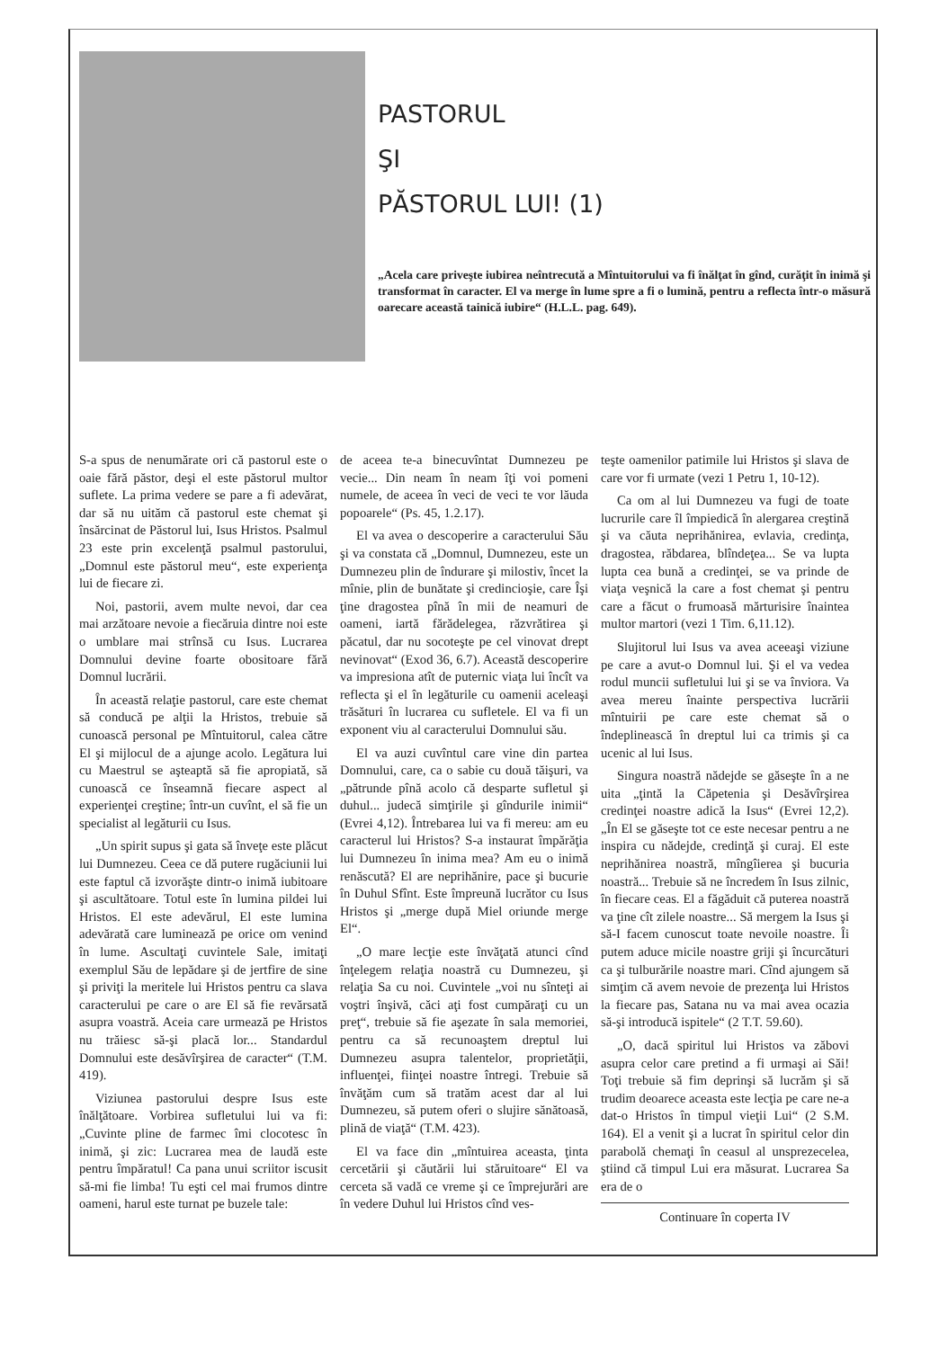PASTORUL
ŞI
PĂSTORUL LUI! (1)
„Acela care priveşte iubirea neîntrecută a Mîntuitorului va fi înălţat în gînd, curăţit în inimă şi transformat în caracter. El va merge în lume spre a fi o lumină, pentru a reflecta într-o măsură oarecare această tainică iubire“ (H.L.L. pag. 649).
S-a spus de nenumărate ori că pastorul este o oaie fără păstor, deşi el este păstorul multor suflete. La prima vedere se pare a fi adevărat, dar să nu uităm că pastorul este chemat şi însărcinat de Păstorul lui, Isus Hristos. Psalmul 23 este prin excelenţă psalmul pastorului, „Domnul este păstorul meu“, este experienţa lui de fiecare zi.
Noi, pastorii, avem multe nevoi, dar cea mai arzătoare nevoie a fiecăruia dintre noi este o umblare mai strînsă cu Isus. Lucrarea Domnului devine foarte obositoare fără Domnul lucrării.
În această relaţie pastorul, care este chemat să conducă pe alţii la Hristos, trebuie să cunoască personal pe Mîntuitorul, calea către El şi mijlocul de a ajunge acolo. Legătura lui cu Maestrul se aşteaptă să fie apropiată, să cunoască ce înseamnă fiecare aspect al experienţei creştine; într-un cuvînt, el să fie un specialist al legăturii cu Isus.
„Un spirit supus şi gata să înveţe este plăcut lui Dumnezeu. Ceea ce dă putere rugăciunii lui este faptul că izvorăşte dintr-o inimă iubitoare şi ascultătoare. Totul este în lumina pildei lui Hristos. El este adevărul, El este lumina adevărată care luminează pe orice om venind în lume. Ascultaţi cuvintele Sale, imitaţi exemplul Său de lepădare şi de jertfire de sine şi priviţi la meritele lui Hristos pentru ca slava caracterului pe care o are El să fie revărsată asupra voastră. Aceia care urmează pe Hristos nu trăiesc să-şi placă lor... Standardul Domnului este desăvîrşirea de caracter“ (T.M. 419).
Viziunea pastorului despre Isus este înălţătoare. Vorbirea sufletului lui va fi: „Cuvinte pline de farmec îmi clocotesc în inimă, şi zic: Lucrarea mea de laudă este pentru împăratul! Ca pana unui scriitor iscusit să-mi fie limba! Tu eşti cel mai frumos dintre oameni, harul este turnat pe buzele tale:
de aceea te-a binecuvîntat Dumnezeu pe vecie... Din neam în neam îţi voi pomeni numele, de aceea în veci de veci te vor lăuda popoarele“ (Ps. 45, 1.2.17).
El va avea o descoperire a caracterului Său şi va constata că „Domnul, Dumnezeu, este un Dumnezeu plin de îndurare şi milostiv, încet la mînie, plin de bunătate şi credincioşie, care Îşi ţine dragostea pînă în mii de neamuri de oameni, iartă fărădelegea, răzvrătirea şi păcatul, dar nu socoteşte pe cel vinovat drept nevinovat“ (Exod 36, 6.7). Această descoperire va impresiona atît de puternic viaţa lui încît va reflecta şi el în legăturile cu oamenii aceleaşi trăsături în lucrarea cu sufletele. El va fi un exponent viu al caracterului Domnului său.
El va auzi cuvîntul care vine din partea Domnului, care, ca o sabie cu două tăişuri, va „pătrunde pînă acolo că desparte sufletul şi duhul... judecă simţirile şi gîndurile inimii“ (Evrei 4,12). Întrebarea lui va fi mereu: am eu caracterul lui Hristos? S-a instaurat împărăţia lui Dumnezeu în inima mea? Am eu o inimă renăscută? El are neprihănire, pace şi bucurie în Duhul Sfînt. Este împreună lucrător cu Isus Hristos şi „merge după Miel oriunde merge El“.
„O mare lecţie este învăţată atunci cînd înţelegem relaţia noastră cu Dumnezeu, şi relaţia Sa cu noi. Cuvintele „voi nu sînteţi ai voştri înşivă, căci aţi fost cumpăraţi cu un preţ“, trebuie să fie aşezate în sala memoriei, pentru ca să recunoaştem dreptul lui Dumnezeu asupra talentelor, proprietăţii, influenţei, fiinţei noastre întregi. Trebuie să învăţăm cum să tratăm acest dar al lui Dumnezeu, să putem oferi o slujire sănătoasă, plină de viaţă“ (T.M. 423).
El va face din „mîntuirea aceasta, ţinta cercetării şi căutării lui stăruitoare“ El va cerceta să vadă ce vreme şi ce împrejurări are în vedere Duhul lui Hristos cînd ves-
teşte oamenilor patimile lui Hristos şi slava de care vor fi urmate (vezi 1 Petru 1, 10-12).
Ca om al lui Dumnezeu va fugi de toate lucrurile care îl împiedică în alergarea creştină şi va căuta neprihănirea, evlavia, credinţa, dragostea, răbdarea, blîndeţea... Se va lupta lupta cea bună a credinţei, se va prinde de viaţa veşnică la care a fost chemat şi pentru care a făcut o frumoasă mărturisire înaintea multor martori (vezi 1 Tim. 6,11.12).
Slujitorul lui Isus va avea aceeaşi viziune pe care a avut-o Domnul lui. Şi el va vedea rodul muncii sufletului lui şi se va înviora. Va avea mereu înainte perspectiva lucrării mîntuirii pe care este chemat să o îndeplinească în dreptul lui ca trimis şi ca ucenic al lui Isus.
Singura noastră nădejde se găseşte în a ne uita „ţintă la Căpetenia şi Desăvîrşirea credinţei noastre adică la Isus“ (Evrei 12,2). „În El se găseşte tot ce este necesar pentru a ne inspira cu nădejde, credinţă şi curaj. El este neprihănirea noastră, mîngîierea şi bucuria noastră... Trebuie să ne încredem în Isus zilnic, în fiecare ceas. El a făgăduit că puterea noastră va ţine cît zilele noastre... Să mergem la Isus şi să-I facem cunoscut toate nevoile noastre. Îi putem aduce micile noastre griji şi încurcături ca şi tulburările noastre mari. Cînd ajungem să simţim că avem nevoie de prezenţa lui Hristos la fiecare pas, Satana nu va mai avea ocazia să-şi introducă ispitele“ (2 T.T. 59.60).
„O, dacă spiritul lui Hristos va zăbovi asupra celor care pretind a fi urmaşi ai Săi! Toţi trebuie să fim deprinşi să lucrăm şi să trudim deoarece aceasta este lecţia pe care ne-a dat-o Hristos în timpul vieţii Lui“ (2 S.M. 164). El a venit şi a lucrat în spiritul celor din parabolă chemaţi în ceasul al unsprezecelea, ştiind că timpul Lui era măsurat. Lucrarea Sa era de o
Continuare în coperta IV